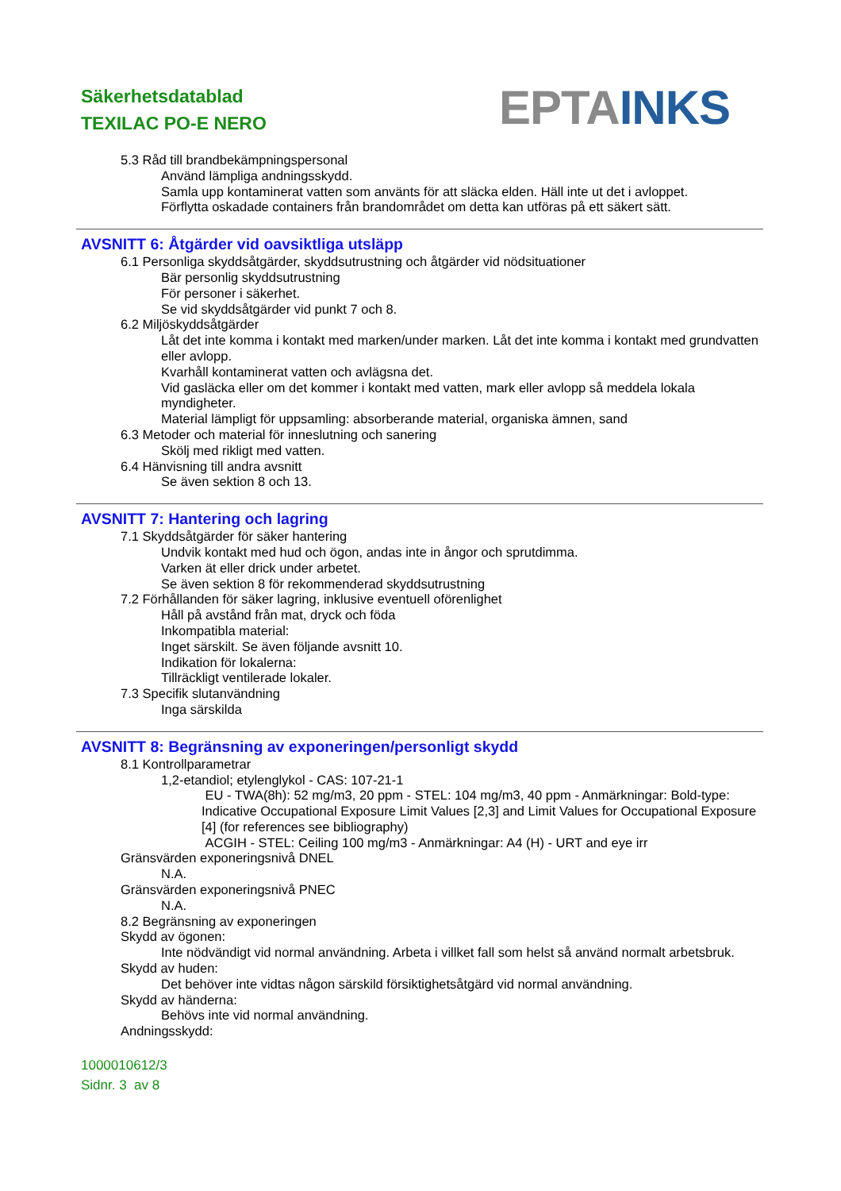Säkerhetsdatablad
TEXILAC PO-E NERO
EPTA INKS
5.3 Råd till brandbekämpningspersonal
Använd lämpliga andningsskydd.
Samla upp kontaminerat vatten som använts för att släcka elden. Häll inte ut det i avloppet.
Förflytta oskadade containers från brandområdet om detta kan utföras på ett säkert sätt.
AVSNITT 6: Åtgärder vid oavsiktliga utsläpp
6.1 Personliga skyddsåtgärder, skyddsutrustning och åtgärder vid nödsituationer
Bär personlig skyddsutrustning
För personer i säkerhet.
Se vid skyddsåtgärder vid punkt 7 och 8.
6.2 Miljöskyddsåtgärder
Låt det inte komma i kontakt med marken/under marken. Låt det inte komma i kontakt med grundvatten eller avlopp.
Kvarhåll kontaminerat vatten och avlägsna det.
Vid gasläcka eller om det kommer i kontakt med vatten, mark eller avlopp så meddela lokala myndigheter.
Material lämpligt för uppsamling: absorberande material, organiska ämnen, sand
6.3 Metoder och material för inneslutning och sanering
Skölj med rikligt med vatten.
6.4 Hänvisning till andra avsnitt
Se även sektion 8 och 13.
AVSNITT 7: Hantering och lagring
7.1 Skyddsåtgärder för säker hantering
Undvik kontakt med hud och ögon, andas inte in ångor och sprutdimma.
Varken ät eller drick under arbetet.
Se även sektion 8 för rekommenderad skyddsutrustning
7.2 Förhållanden för säker lagring, inklusive eventuell oförenlighet
Håll på avstånd från mat, dryck och föda
Inkompatibla material:
Inget särskilt. Se även följande avsnitt 10.
Indikation för lokalerna:
Tillräckligt ventilerade lokaler.
7.3 Specifik slutanvändning
Inga särskilda
AVSNITT 8: Begränsning av exponeringen/personligt skydd
8.1 Kontrollparametrar
1,2-etandiol; etylenglykol - CAS: 107-21-1
EU - TWA(8h): 52 mg/m3, 20 ppm - STEL: 104 mg/m3, 40 ppm - Anmärkningar: Bold-type: Indicative Occupational Exposure Limit Values [2,3] and Limit Values for Occupational Exposure [4] (for references see bibliography)
ACGIH - STEL: Ceiling 100 mg/m3 - Anmärkningar: A4 (H) - URT and eye irr
Gränsvärden exponeringsnivå DNEL
N.A.
Gränsvärden exponeringsnivå PNEC
N.A.
8.2 Begränsning av exponeringen
Skydd av ögonen:
Inte nödvändigt vid normal användning. Arbeta i villket fall som helst så använd normalt arbetsbruk.
Skydd av huden:
Det behöver inte vidtas någon särskild försiktighetsåtgärd vid normal användning.
Skydd av händerna:
Behövs inte vid normal användning.
Andningsskydd:
1000010612/3
Sidnr. 3 av 8